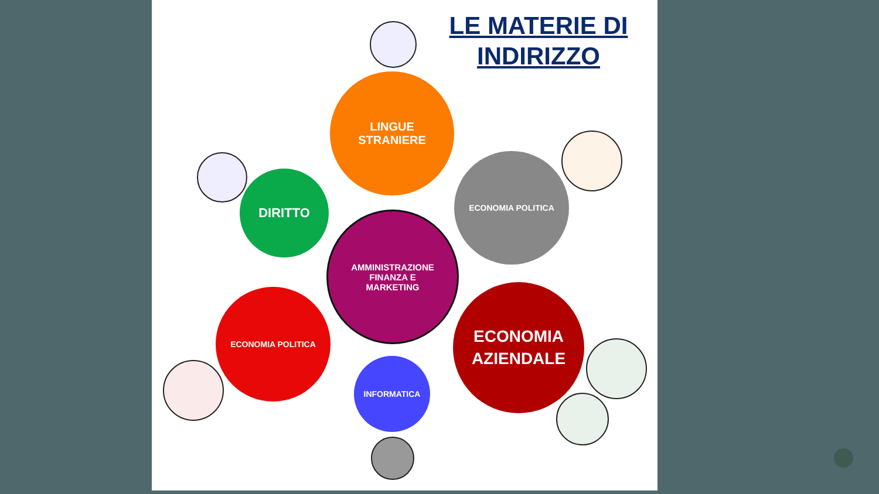LE MATERIE DI INDIRIZZO
LINGUE
STRANIERE
DIRITTO
ECONOMIA POLITICA
AMMINISTRAZIONE
FINANZA E
MARKETING
ECONOMIA POLITICA
ECONOMIA
AZIENDALE
INFORMATICA